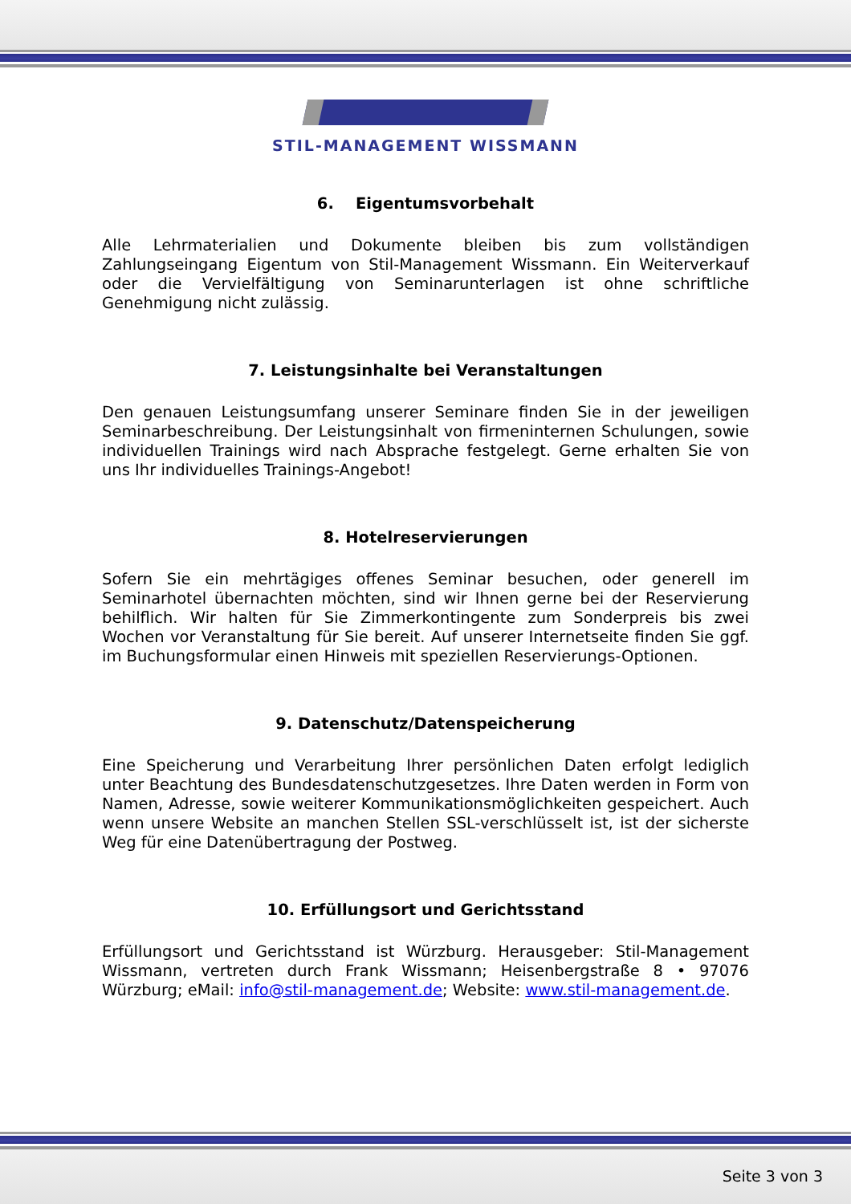STIL-MANAGEMENT WISSMANN
6. Eigentumsvorbehalt
Alle Lehrmaterialien und Dokumente bleiben bis zum vollständigen Zahlungseingang Eigentum von Stil-Management Wissmann. Ein Weiterverkauf oder die Vervielfältigung von Seminarunterlagen ist ohne schriftliche Genehmigung nicht zulässig.
7. Leistungsinhalte bei Veranstaltungen
Den genauen Leistungsumfang unserer Seminare finden Sie in der jeweiligen Seminarbeschreibung. Der Leistungsinhalt von firmeninternen Schulungen, sowie individuellen Trainings wird nach Absprache festgelegt. Gerne erhalten Sie von uns Ihr individuelles Trainings-Angebot!
8. Hotelreservierungen
Sofern Sie ein mehrtägiges offenes Seminar besuchen, oder generell im Seminarhotel übernachten möchten, sind wir Ihnen gerne bei der Reservierung behilflich. Wir halten für Sie Zimmerkontingente zum Sonderpreis bis zwei Wochen vor Veranstaltung für Sie bereit. Auf unserer Internetseite finden Sie ggf. im Buchungsformular einen Hinweis mit speziellen Reservierungs-Optionen.
9. Datenschutz/Datenspeicherung
Eine Speicherung und Verarbeitung Ihrer persönlichen Daten erfolgt lediglich unter Beachtung des Bundesdatenschutzgesetzes. Ihre Daten werden in Form von Namen, Adresse, sowie weiterer Kommunikationsmöglichkeiten gespeichert. Auch wenn unsere Website an manchen Stellen SSL-verschlüsselt ist, ist der sicherste Weg für eine Datenübertragung der Postweg.
10. Erfüllungsort und Gerichtsstand
Erfüllungsort und Gerichtsstand ist Würzburg. Herausgeber: Stil-Management Wissmann, vertreten durch Frank Wissmann; Heisenbergstraße 8 • 97076 Würzburg; eMail: info@stil-management.de; Website: www.stil-management.de.
Seite 3 von 3